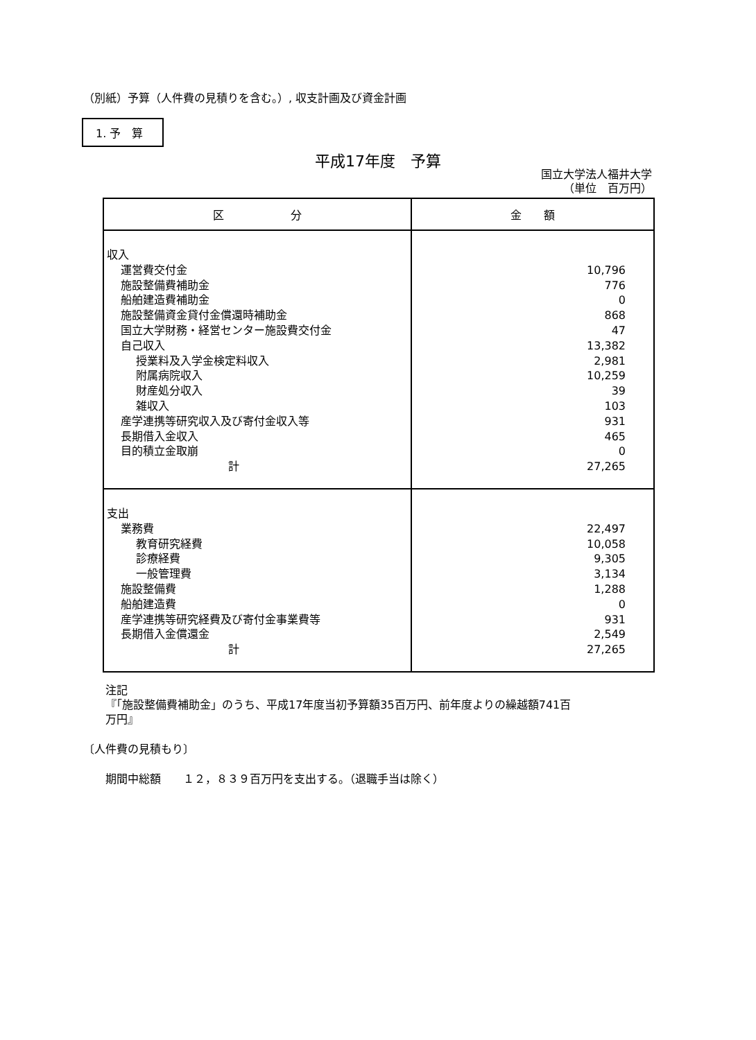（別紙）予算（人件費の見積りを含む。）, 収支計画及び資金計画
1. 予　算
平成17年度　予算
国立大学法人福井大学
（単位　百万円）
| 区 分 | 金 額 |
| --- | --- |
| 収入 運営費交付金 施設整備費補助金 船舶建造費補助金 施設整備資金貸付金償還時補助金 国立大学財務・経営センター施設費交付金 自己収入 授業料及入学金検定料収入 附属病院収入 財産処分収入 雑収入 産学連携等研究収入及び寄付金収入等 長期借入金収入 目的積立金取崩 計 | 10,796 776 0 868 47 13,382 2,981 10,259 39 103 931 465 0 27,265 |
| 支出 業務費 教育研究経費 診療経費 一般管理費 施設整備費 船舶建造費 産学連携等研究経費及び寄付金事業費等 長期借入金償還金 計 | 22,497 10,058 9,305 3,134 1,288 0 931 2,549 27,265 |
注記
『「施設整備費補助金」のうち、平成17年度当初予算額35百万円、前年度よりの繰越額741百
万円』
〔人件費の見積もり〕
期間中総額　　１２，８３９百万円を支出する。（退職手当は除く）